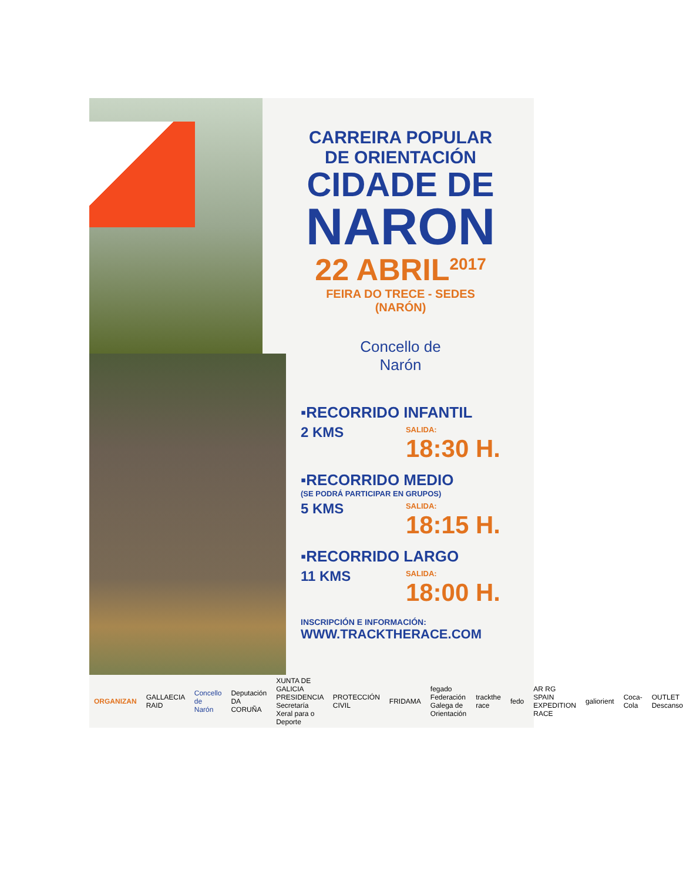CARREIRA POPULAR
DE ORIENTACIÓN
CIDADE DE
NARON
22 ABRIL<sup>2017</sup>
FEIRA DO TRECE - SEDES (NARÓN)
Concello de
Narón
▪RECORRIDO INFANTIL
2 KMS SALIDA:
18:30 H.
▪RECORRIDO MEDIO
(SE PODRÁ PARTICIPAR EN GRUPOS)
5 KMS SALIDA:
18:15 H.
▪RECORRIDO LARGO
11 KMS SALIDA:
18:00 H.
INSCRIPCIÓN E INFORMACIÓN:
WWW.TRACKTHERACE.COM
ORGANIZAN GALLAECIA RAID Concello de Narón Deputación DA CORUÑA XUNTA DE GALICIA PRESIDENCIA Secretaría Xeral para o Deporte PROTECCIÓN CIVIL FRIDAMA fegado Federación Galega de Orientación trackthe race fedo AR RG SPAIN EXPEDITION RACE galiorient Coca-Cola OUTLET Descanso